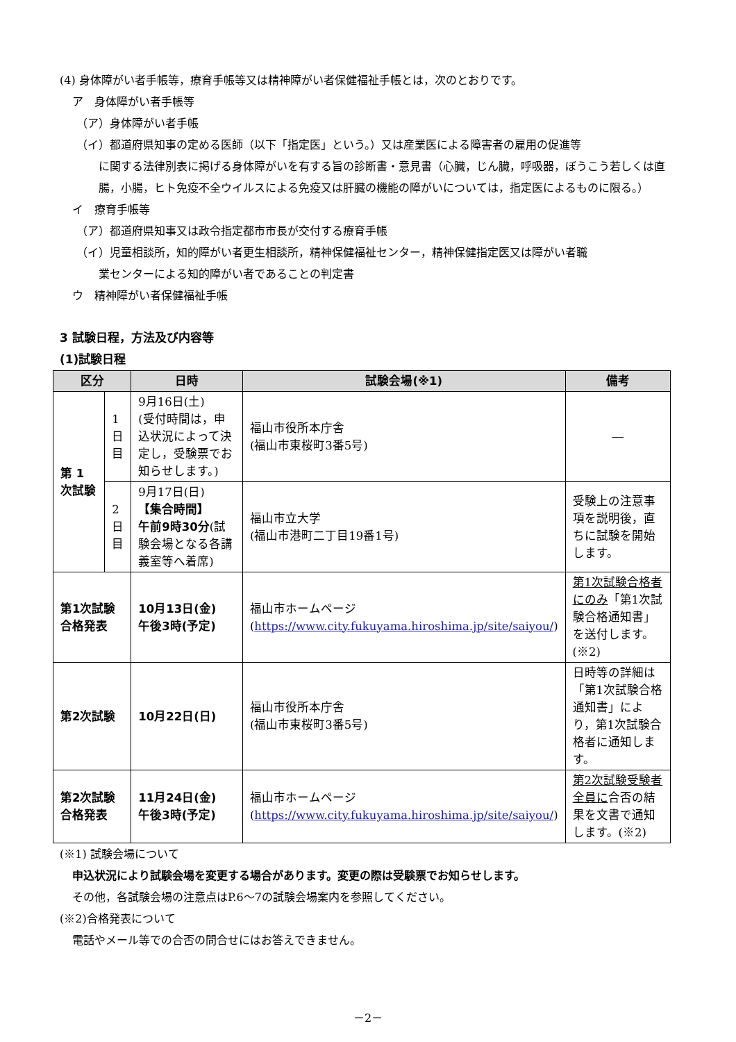(4) 身体障がい者手帳等，療育手帳等又は精神障がい者保健福祉手帳とは，次のとおりです。
ア　身体障がい者手帳等
（ア）身体障がい者手帳
（イ）都道府県知事の定める医師（以下「指定医」という。）又は産業医による障害者の雇用の促進等
に関する法律別表に掲げる身体障がいを有する旨の診断書・意見書（心臓，じん臓，呼吸器，ぼうこう若しくは直腸，小腸，ヒト免疫不全ウイルスによる免疫又は肝臓の機能の障がいについては，指定医によるものに限る。）
イ　療育手帳等
（ア）都道府県知事又は政令指定都市市長が交付する療育手帳
（イ）児童相談所，知的障がい者更生相談所，精神保健福祉センター，精神保健指定医又は障がい者職
業センターによる知的障がい者であることの判定書
ウ　精神障がい者保健福祉手帳
3 試験日程，方法及び内容等
(1)試験日程
| 区分 | | 日時 | 試験会場(※1) | 備考 |
| --- | --- | --- | --- | --- |
| 第 1 次試験 | 1日目 | 9月16日(土) (受付時間は，申込状況によって決定し，受験票でお知らせします。) | 福山市役所本庁舎 (福山市東桜町3番5号) | ― |
| | 2日目 | 9月17日(日) 【集合時間】 午前9時30分 (試験会場となる各講義室等へ着席) | 福山市立大学 (福山市港町二丁目19番1号) | 受験上の注意事項を説明後，直ちに試験を開始します。 |
| 第1次試験 合格発表 | | 10月13日(金) 午後3時(予定) | 福山市ホームページ ( https://www.city.fukuyama.hiroshima.jp/site/saiyou/ ) | 第1次試験合格者にのみ 「第1次試験合格通知書」を送付します。(※2) |
| 第2次試験 | | 10月22日(日) | 福山市役所本庁舎 (福山市東桜町3番5号) | 日時等の詳細は「第1次試験合格通知書」により，第1次試験合格者に通知します。 |
| 第2次試験 合格発表 | | 11月24日(金) 午後3時(予定) | 福山市ホームページ ( https://www.city.fukuyama.hiroshima.jp/site/saiyou/ ) | 第2次試験受験者全員に 合否の結果を文書で通知します。(※2) |
(※1) 試験会場について
申込状況により試験会場を変更する場合があります。変更の際は受験票でお知らせします。
その他，各試験会場の注意点はP.6～7の試験会場案内を参照してください。
(※2)合格発表について
電話やメール等での合否の問合せにはお答えできません。
－2－